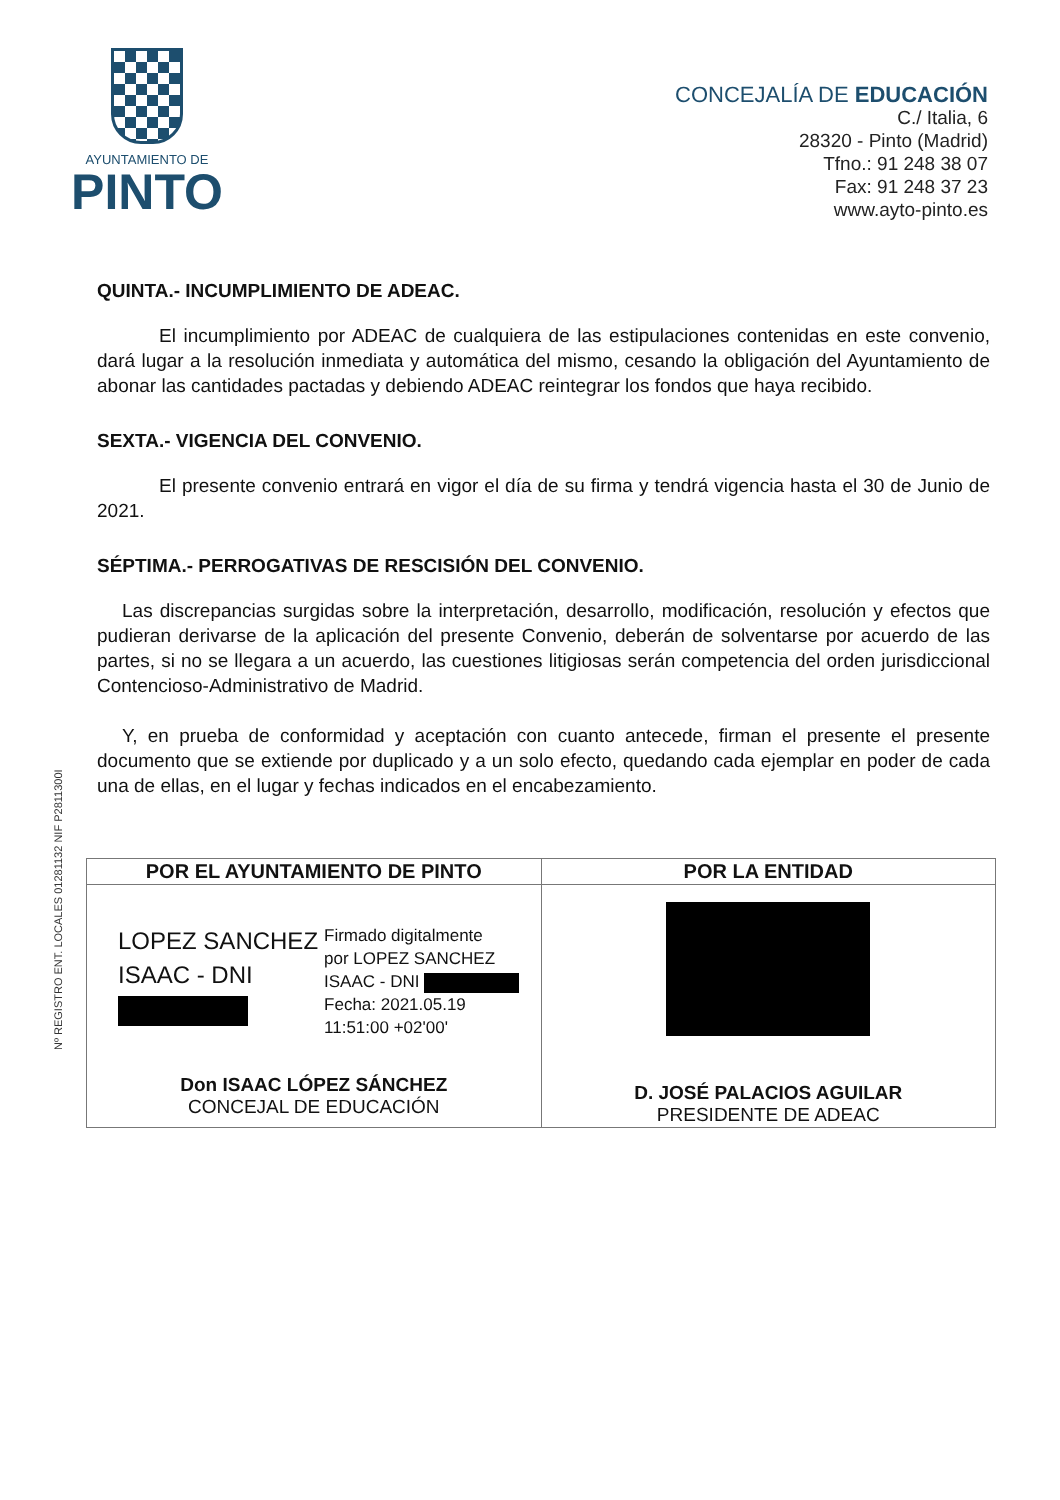AYUNTAMIENTO DE
PINTO
CONCEJALÍA DE EDUCACIÓN
C./ Italia, 6
28320 - Pinto (Madrid)
Tfno.: 91 248 38 07
Fax: 91 248 37 23
www.ayto-pinto.es
Nº REGISTRO ENT. LOCALES 01281132 NIF P2811300I
QUINTA.- INCUMPLIMIENTO DE ADEAC.
El incumplimiento por ADEAC de cualquiera de las estipulaciones contenidas en este convenio, dará lugar a la resolución inmediata y automática del mismo, cesando la obligación del Ayuntamiento de abonar las cantidades pactadas y debiendo ADEAC reintegrar los fondos que haya recibido.
SEXTA.- VIGENCIA DEL CONVENIO.
El presente convenio entrará en vigor el día de su firma y tendrá vigencia hasta el 30 de Junio de 2021.
SÉPTIMA.- PERROGATIVAS DE RESCISIÓN DEL CONVENIO.
Las discrepancias surgidas sobre la interpretación, desarrollo, modificación, resolución y efectos que pudieran derivarse de la aplicación del presente Convenio, deberán de solventarse por acuerdo de las partes, si no se llegara a un acuerdo, las cuestiones litigiosas serán competencia del orden jurisdiccional Contencioso-Administrativo de Madrid.
Y, en prueba de conformidad y aceptación con cuanto antecede, firman el presente el presente documento que se extiende por duplicado y a un solo efecto, quedando cada ejemplar en poder de cada una de ellas, en el lugar y fechas indicados en el encabezamiento.
| POR EL AYUNTAMIENTO DE PINTO | POR LA ENTIDAD |
| --- | --- |
| LOPEZ SANCHEZ ISAAC - DNI Firmado digitalmente por LOPEZ SANCHEZ ISAAC - DNI Fecha: 2021.05.19 11:51:00 +02'00' Don ISAAC LÓPEZ SÁNCHEZ CONCEJAL DE EDUCACIÓN | D. JOSÉ PALACIOS AGUILAR PRESIDENTE DE ADEAC |